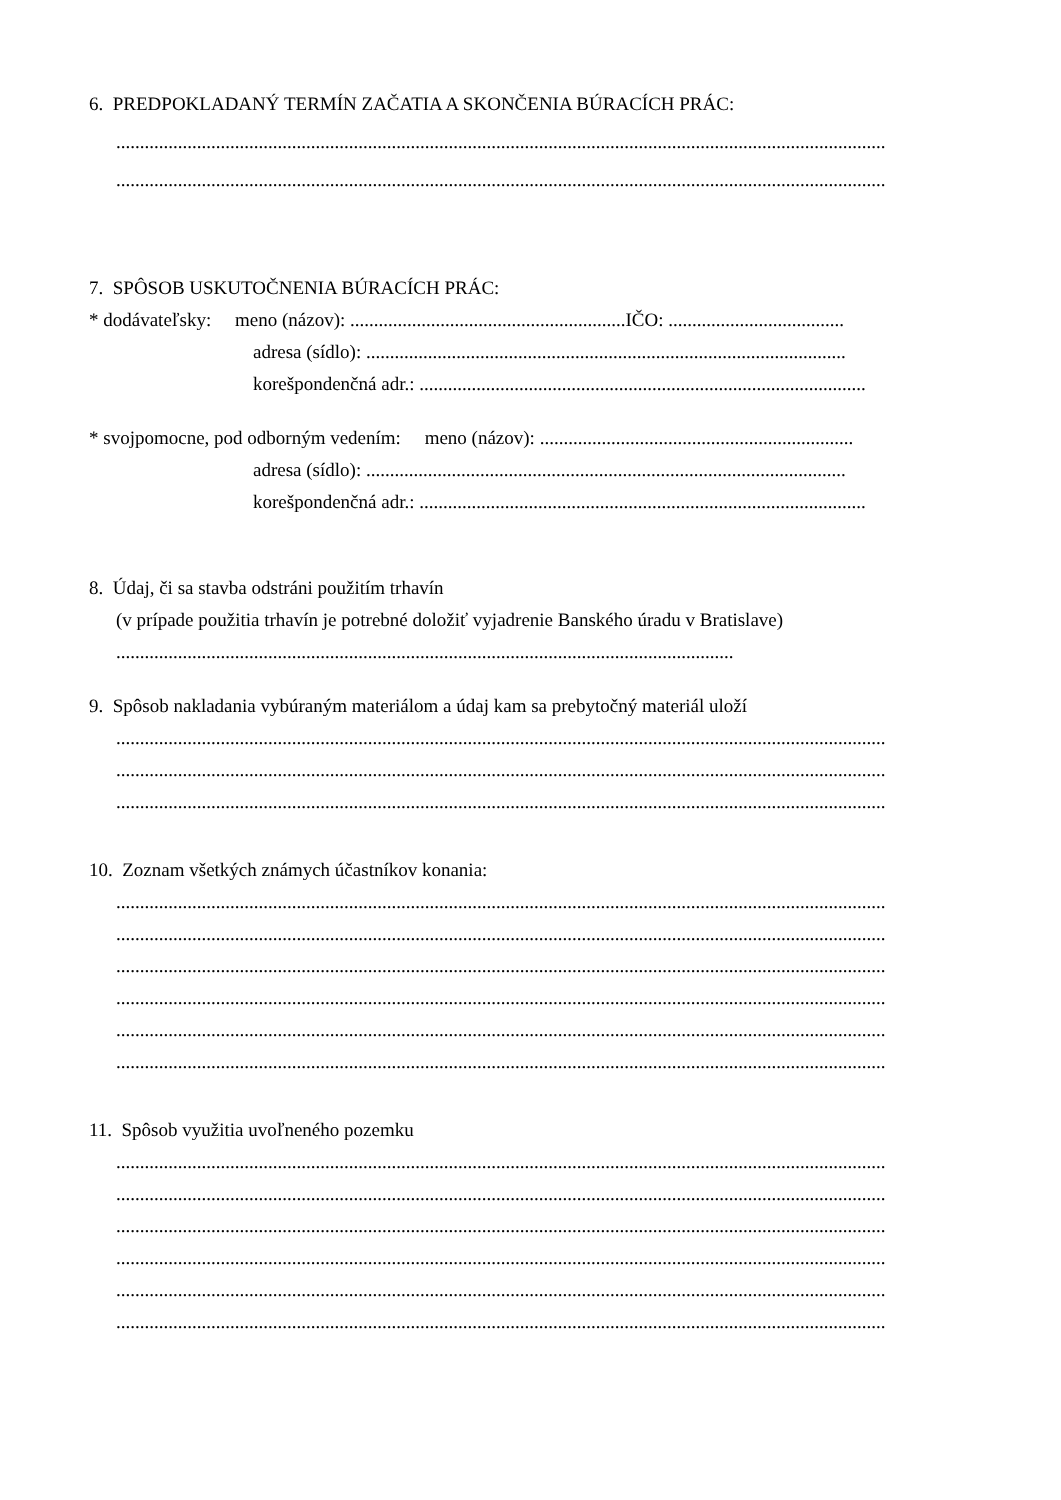6. PREDPOKLADANÝ TERMÍN ZAČATIA A SKONČENIA BÚRACÍCH PRÁC:
..................................................................................................................................................................
..................................................................................................................................................................
7. SPÔSOB USKUTOČNENIA BÚRACÍCH PRÁC:
* dodávateľsky: meno (názov): ..........................................................IČO: .....................................
adresa (sídlo): .....................................................................................................
korešpondenčná adr.: ..............................................................................................
* svojpomocne, pod odborným vedením: meno (názov): ..................................................................
adresa (sídlo): .....................................................................................................
korešpondenčná adr.: ..............................................................................................
8. Údaj, či sa stavba odstráni použitím trhavín
(v prípade použitia trhavín je potrebné doložiť vyjadrenie Banského úradu v Bratislave)
..................................................................................................................................
9. Spôsob nakladania vybúraným materiálom a údaj kam sa prebytočný materiál uloží
..................................................................................................................................................................
..................................................................................................................................................................
..................................................................................................................................................................
10. Zoznam všetkých známych účastníkov konania:
..................................................................................................................................................................
..................................................................................................................................................................
..................................................................................................................................................................
..................................................................................................................................................................
..................................................................................................................................................................
..................................................................................................................................................................
11. Spôsob využitia uvoľneného pozemku
..................................................................................................................................................................
..................................................................................................................................................................
..................................................................................................................................................................
..................................................................................................................................................................
..................................................................................................................................................................
..................................................................................................................................................................